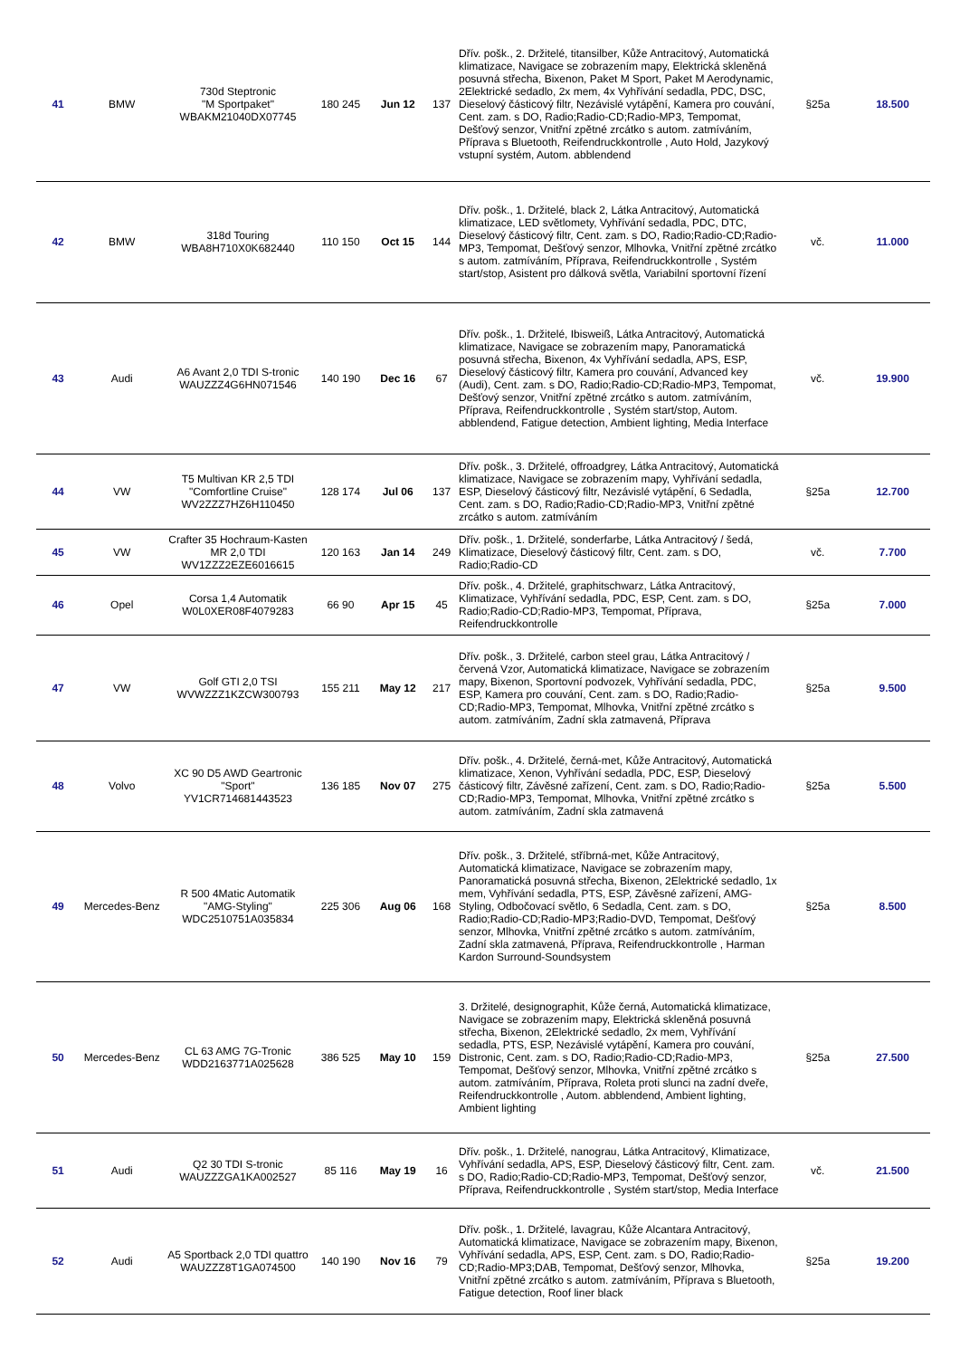| 41 | BMW | 730d Steptronic "M Sportpaket" WBAKM21040DX07745 | 180 245 | Jun 12 | 137 | Dřív. pošk., 2. Držitelé, titansilber, Kůže Antracitový, Automatická klimatizace, Navigace se zobrazením mapy, Elektrická skleněná posuvná střecha, Bixenon, Paket M Sport, Paket M Aerodynamic, 2Elektrické sedadlo, 2x mem, 4x Vyhřívání sedadla, PDC, DSC, Dieselový částicový filtr, Nezávislé vytápění, Kamera pro couvání, Cent. zam. s DO, Radio;Radio-CD;Radio-MP3, Tempomat, Dešťový senzor, Vnitřní zpětné zrcátko s autom. zatmíváním, Příprava s Bluetooth, Reifendruckkontrolle , Auto Hold, Jazykový vstupní systém, Autom. abblendend | §25a | 18.500 |
| 42 | BMW | 318d Touring WBA8H710X0K682440 | 110 150 | Oct 15 | 144 | Dřív. pošk., 1. Držitelé, black 2, Látka Antracitový, Automatická klimatizace, LED světlomety, Vyhřívání sedadla, PDC, DTC, Dieselový částicový filtr, Cent. zam. s DO, Radio;Radio-CD;Radio-MP3, Tempomat, Dešťový senzor, Mlhovka, Vnitřní zpětné zrcátko s autom. zatmíváním, Příprava, Reifendruckkontrolle , Systém start/stop, Asistent pro dálková světla, Variabilní sportovní řízení | vč. | 11.000 |
| 43 | Audi | A6 Avant 2,0 TDI S-tronic WAUZZZ4G6HN071546 | 140 190 | Dec 16 | 67 | Dřív. pošk., 1. Držitelé, Ibisweiß, Látka Antracitový, Automatická klimatizace, Navigace se zobrazením mapy, Panoramatická posuvná střecha, Bixenon, 4x Vyhřívání sedadla, APS, ESP, Dieselový částicový filtr, Kamera pro couvání, Advanced key (Audi), Cent. zam. s DO, Radio;Radio-CD;Radio-MP3, Tempomat, Dešťový senzor, Vnitřní zpětné zrcátko s autom. zatmíváním, Příprava, Reifendruckkontrolle , Systém start/stop, Autom. abblendend, Fatigue detection, Ambient lighting, Media Interface | vč. | 19.900 |
| 44 | VW | T5 Multivan KR 2,5 TDI "Comfortline Cruise" WV2ZZZ7HZ6H110450 | 128 174 | Jul 06 | 137 | Dřív. pošk., 3. Držitelé, offroadgrey, Látka Antracitový, Automatická klimatizace, Navigace se zobrazením mapy, Vyhřívání sedadla, ESP, Dieselový částicový filtr, Nezávislé vytápění, 6 Sedadla, Cent. zam. s DO, Radio;Radio-CD;Radio-MP3, Vnitřní zpětné zrcátko s autom. zatmíváním | §25a | 12.700 |
| 45 | VW | Crafter 35 Hochraum-Kasten MR 2,0 TDI WV1ZZZ2EZE6016615 | 120 163 | Jan 14 | 249 | Dřív. pošk., 1. Držitelé, sonderfarbe, Látka Antracitový / šedá, Klimatizace, Dieselový částicový filtr, Cent. zam. s DO, Radio;Radio-CD | vč. | 7.700 |
| 46 | Opel | Corsa 1,4 Automatik W0L0XER08F4079283 | 66 90 | Apr 15 | 45 | Dřív. pošk., 4. Držitelé, graphitschwarz, Látka Antracitový, Klimatizace, Vyhřívání sedadla, PDC, ESP, Cent. zam. s DO, Radio;Radio-CD;Radio-MP3, Tempomat, Příprava, Reifendruckkontrolle | §25a | 7.000 |
| 47 | VW | Golf GTI 2,0 TSI WVWZZZ1KZCW300793 | 155 211 | May 12 | 217 | Dřív. pošk., 3. Držitelé, carbon steel grau, Látka Antracitový / červená Vzor, Automatická klimatizace, Navigace se zobrazením mapy, Bixenon, Sportovní podvozek, Vyhřívání sedadla, PDC, ESP, Kamera pro couvání, Cent. zam. s DO, Radio;Radio-CD;Radio-MP3, Tempomat, Mlhovka, Vnitřní zpětné zrcátko s autom. zatmíváním, Zadní skla zatmavená, Příprava | §25a | 9.500 |
| 48 | Volvo | XC 90 D5 AWD Geartronic "Sport" YV1CR714681443523 | 136 185 | Nov 07 | 275 | Dřív. pošk., 4. Držitelé, černá-met, Kůže Antracitový, Automatická klimatizace, Xenon, Vyhřívání sedadla, PDC, ESP, Dieselový částicový filtr, Závěsné zařízení, Cent. zam. s DO, Radio;Radio-CD;Radio-MP3, Tempomat, Mlhovka, Vnitřní zpětné zrcátko s autom. zatmíváním, Zadní skla zatmavená | §25a | 5.500 |
| 49 | Mercedes-Benz | R 500 4Matic Automatik "AMG-Styling" WDC2510751A035834 | 225 306 | Aug 06 | 168 | Dřív. pošk., 3. Držitelé, stříbrná-met, Kůže Antracitový, Automatická klimatizace, Navigace se zobrazením mapy, Panoramatická posuvná střecha, Bixenon, 2Elektrické sedadlo, 1x mem, Vyhřívání sedadla, PTS, ESP, Závěsné zařízení, AMG-Styling, Odbočovací světlo, 6 Sedadla, Cent. zam. s DO, Radio;Radio-CD;Radio-MP3;Radio-DVD, Tempomat, Dešťový senzor, Mlhovka, Vnitřní zpětné zrcátko s autom. zatmíváním, Zadní skla zatmavená, Příprava, Reifendruckkontrolle , Harman Kardon Surround-Soundsystem | §25a | 8.500 |
| 50 | Mercedes-Benz | CL 63 AMG 7G-Tronic WDD2163771A025628 | 386 525 | May 10 | 159 | 3. Držitelé, designographit, Kůže černá, Automatická klimatizace, Navigace se zobrazením mapy, Elektrická skleněná posuvná střecha, Bixenon, 2Elektrické sedadlo, 2x mem, Vyhřívání sedadla, PTS, ESP, Nezávislé vytápění, Kamera pro couvání, Distronic, Cent. zam. s DO, Radio;Radio-CD;Radio-MP3, Tempomat, Dešťový senzor, Mlhovka, Vnitřní zpětné zrcátko s autom. zatmíváním, Příprava, Roleta proti slunci na zadní dveře, Reifendruckkontrolle , Autom. abblendend, Ambient lighting, Ambient lighting | §25a | 27.500 |
| 51 | Audi | Q2 30 TDI S-tronic WAUZZZGA1KA002527 | 85 116 | May 19 | 16 | Dřív. pošk., 1. Držitelé, nanograu, Látka Antracitový, Klimatizace, Vyhřívání sedadla, APS, ESP, Dieselový částicový filtr, Cent. zam. s DO, Radio;Radio-CD;Radio-MP3, Tempomat, Dešťový senzor, Příprava, Reifendruckkontrolle , Systém start/stop, Media Interface | vč. | 21.500 |
| 52 | Audi | A5 Sportback 2,0 TDI quattro WAUZZZ8T1GA074500 | 140 190 | Nov 16 | 79 | Dřív. pošk., 1. Držitelé, lavagrau, Kůže Alcantara Antracitový, Automatická klimatizace, Navigace se zobrazením mapy, Bixenon, Vyhřívání sedadla, APS, ESP, Cent. zam. s DO, Radio;Radio-CD;Radio-MP3;DAB, Tempomat, Dešťový senzor, Mlhovka, Vnitřní zpětné zrcátko s autom. zatmíváním, Příprava s Bluetooth, Fatigue detection, Roof liner black | §25a | 19.200 |